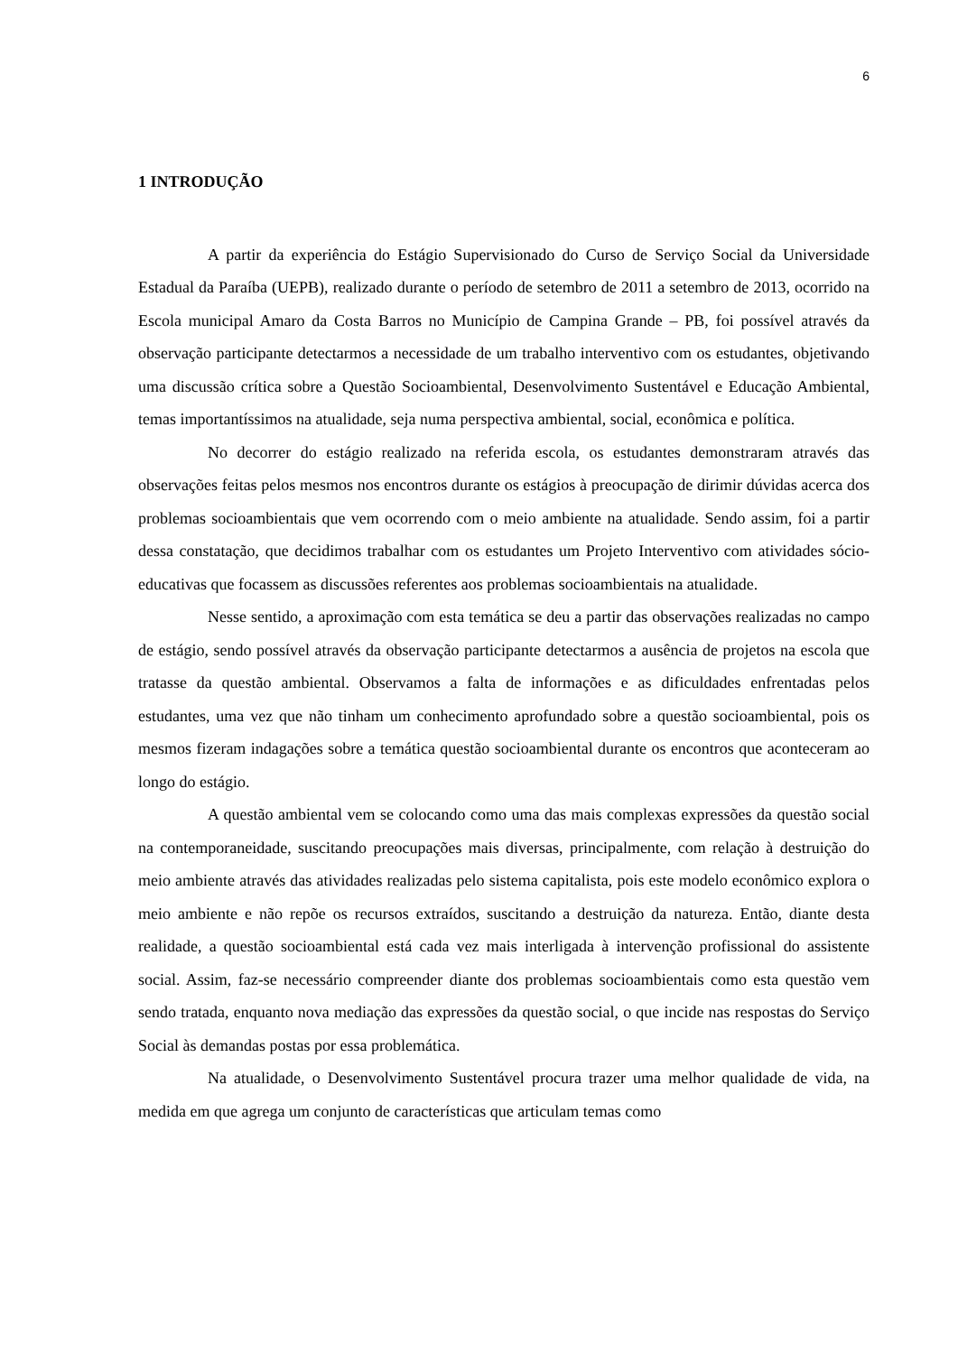6
1 INTRODUÇÃO
A partir da experiência do Estágio Supervisionado do Curso de Serviço Social da Universidade Estadual da Paraíba (UEPB), realizado durante o período de setembro de 2011 a setembro de 2013, ocorrido na Escola municipal Amaro da Costa Barros no Município de Campina Grande – PB, foi possível através da observação participante detectarmos a necessidade de um trabalho interventivo com os estudantes, objetivando uma discussão crítica sobre a Questão Socioambiental, Desenvolvimento Sustentável e Educação Ambiental, temas importantíssimos na atualidade, seja numa perspectiva ambiental, social, econômica e política.
No decorrer do estágio realizado na referida escola, os estudantes demonstraram através das observações feitas pelos mesmos nos encontros durante os estágios à preocupação de dirimir dúvidas acerca dos problemas socioambientais que vem ocorrendo com o meio ambiente na atualidade. Sendo assim, foi a partir dessa constatação, que decidimos trabalhar com os estudantes um Projeto Interventivo com atividades sócio-educativas que focassem as discussões referentes aos problemas socioambientais na atualidade.
Nesse sentido, a aproximação com esta temática se deu a partir das observações realizadas no campo de estágio, sendo possível através da observação participante detectarmos a ausência de projetos na escola que tratasse da questão ambiental. Observamos a falta de informações e as dificuldades enfrentadas pelos estudantes, uma vez que não tinham um conhecimento aprofundado sobre a questão socioambiental, pois os mesmos fizeram indagações sobre a temática questão socioambiental durante os encontros que aconteceram ao longo do estágio.
A questão ambiental vem se colocando como uma das mais complexas expressões da questão social na contemporaneidade, suscitando preocupações mais diversas, principalmente, com relação à destruição do meio ambiente através das atividades realizadas pelo sistema capitalista, pois este modelo econômico explora o meio ambiente e não repõe os recursos extraídos, suscitando a destruição da natureza. Então, diante desta realidade, a questão socioambiental está cada vez mais interligada à intervenção profissional do assistente social. Assim, faz-se necessário compreender diante dos problemas socioambientais como esta questão vem sendo tratada, enquanto nova mediação das expressões da questão social, o que incide nas respostas do Serviço Social às demandas postas por essa problemática.
Na atualidade, o Desenvolvimento Sustentável procura trazer uma melhor qualidade de vida, na medida em que agrega um conjunto de características que articulam temas como